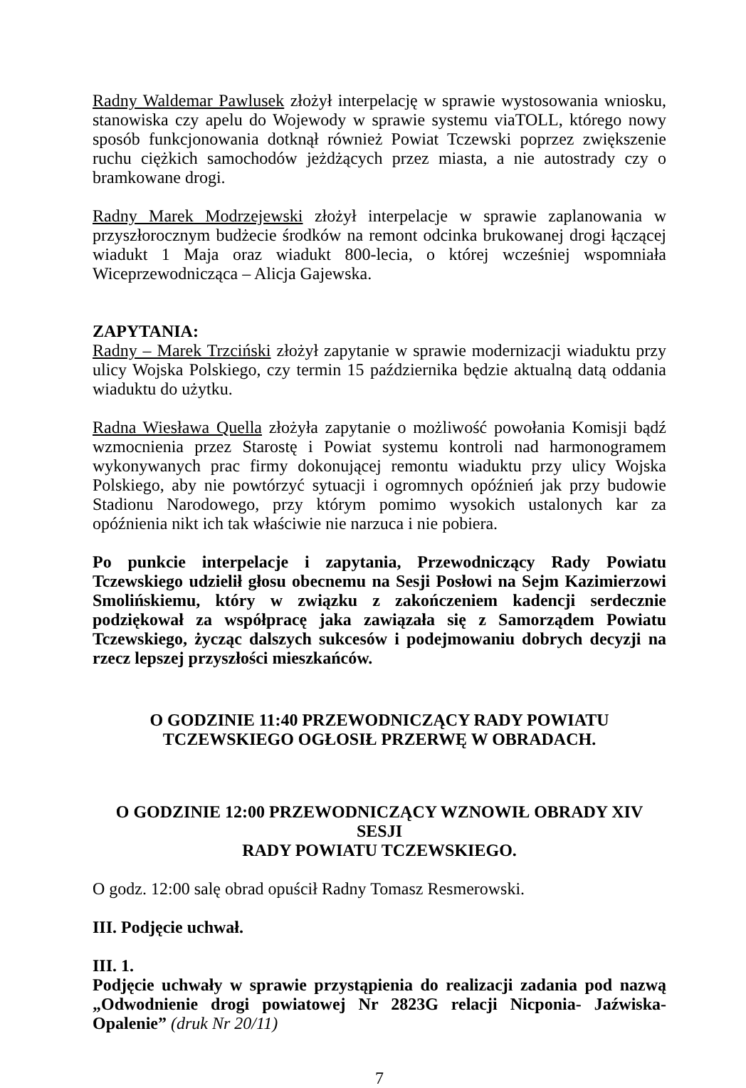Radny Waldemar Pawlusek złożył interpelację w sprawie wystosowania wniosku, stanowiska czy apelu do Wojewody w sprawie systemu viaTOLL, którego nowy sposób funkcjonowania dotknął również Powiat Tczewski poprzez zwiększenie ruchu ciężkich samochodów jeżdżących przez miasta, a nie autostrady czy o bramkowane drogi.
Radny Marek Modrzejewski złożył interpelacje w sprawie zaplanowania w przyszłorocznym budżecie środków na remont odcinka brukowanej drogi łączącej wiadukt 1 Maja oraz wiadukt 800-lecia, o której wcześniej wspomniała Wiceprzewodnicząca – Alicja Gajewska.
ZAPYTANIA:
Radny – Marek Trzciński złożył zapytanie w sprawie modernizacji wiaduktu przy ulicy Wojska Polskiego, czy termin 15 października będzie aktualną datą oddania wiaduktu do użytku.
Radna Wiesława Quella złożyła zapytanie o możliwość powołania Komisji bądź wzmocnienia przez Starostę i Powiat systemu kontroli nad harmonogramem wykonywanych prac firmy dokonującej remontu wiaduktu przy ulicy Wojska Polskiego, aby nie powtórzyć sytuacji i ogromnych opóźnień jak przy budowie Stadionu Narodowego, przy którym pomimo wysokich ustalonych kar za opóźnienia nikt ich tak właściwie nie narzuca i nie pobiera.
Po punkcie interpelacje i zapytania, Przewodniczący Rady Powiatu Tczewskiego udzielił głosu obecnemu na Sesji Posłowi na Sejm Kazimierzowi Smolińskiemu, który w związku z zakończeniem kadencji serdecznie podziękował za współpracę jaka zawiązała się z Samorządem Powiatu Tczewskiego, życząc dalszych sukcesów i podejmowaniu dobrych decyzji na rzecz lepszej przyszłości mieszkańców.
O GODZINIE 11:40 PRZEWODNICZĄCY RADY POWIATU
TCZEWSKIEGO OGŁOSIŁ PRZERWĘ W OBRADACH.
O GODZINIE 12:00 PRZEWODNICZĄCY WZNOWIŁ OBRADY XIV SESJI
RADY POWIATU TCZEWSKIEGO.
O godz. 12:00 salę obrad opuścił Radny Tomasz Resmerowski.
III. Podjęcie uchwał.
III. 1.
Podjęcie uchwały w sprawie przystąpienia do realizacji zadania pod nazwą „Odwodnienie drogi powiatowej Nr 2823G relacji Nicponia- Jaźwiska- Opalenie” (druk Nr 20/11)
7